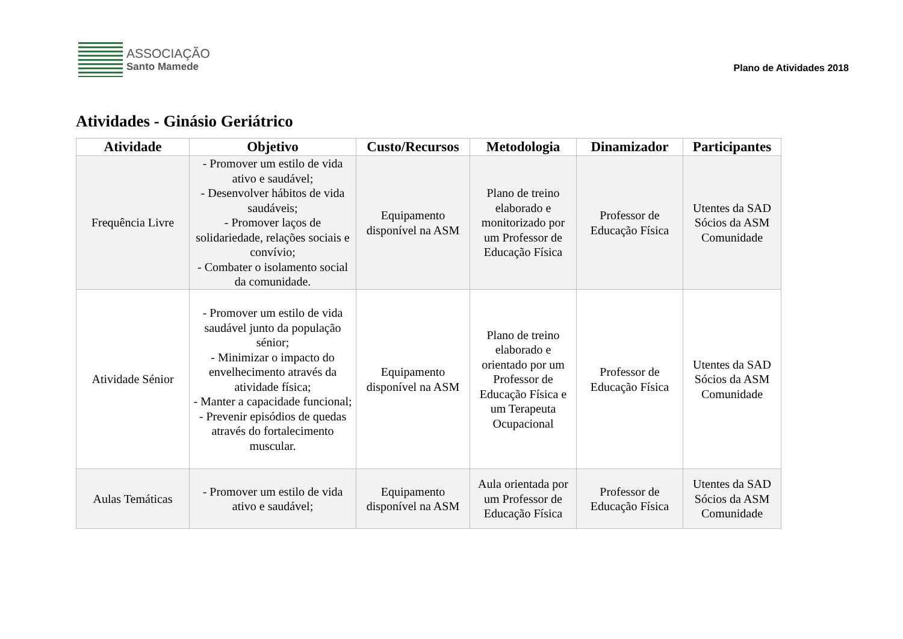ASSOCIAÇÃO
Santo Mamede
Plano de Atividades 2018
Atividades - Ginásio Geriátrico
| Atividade | Objetivo | Custo/Recursos | Metodologia | Dinamizador | Participantes |
| --- | --- | --- | --- | --- | --- |
| Frequência Livre | - Promover um estilo de vida ativo e saudável; - Desenvolver hábitos de vida saudáveis; - Promover laços de solidariedade, relações sociais e convívio; - Combater o isolamento social da comunidade. | Equipamento disponível na ASM | Plano de treino elaborado e monitorizado por um Professor de Educação Física | Professor de Educação Física | Utentes da SAD Sócios da ASM Comunidade |
| Atividade Sénior | - Promover um estilo de vida saudável junto da população sénior; - Minimizar o impacto do envelhecimento através da atividade física; - Manter a capacidade funcional; - Prevenir episódios de quedas através do fortalecimento muscular. | Equipamento disponível na ASM | Plano de treino elaborado e orientado por um Professor de Educação Física e um Terapeuta Ocupacional | Professor de Educação Física | Utentes da SAD Sócios da ASM Comunidade |
| Aulas Temáticas | - Promover um estilo de vida ativo e saudável; | Equipamento disponível na ASM | Aula orientada por um Professor de Educação Física | Professor de Educação Física | Utentes da SAD Sócios da ASM Comunidade |